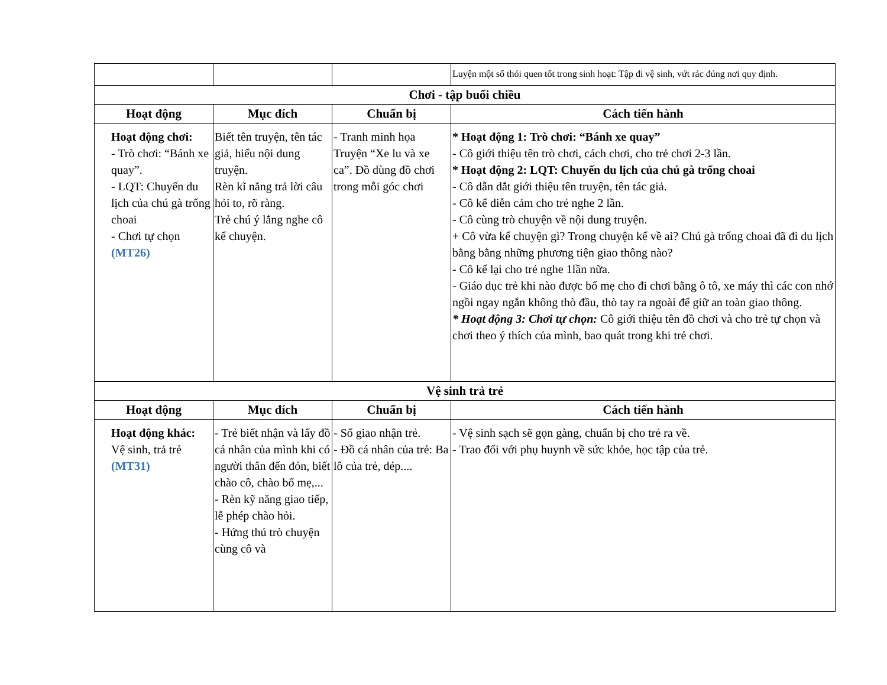| | | | Luyện một số thói quen tốt trong sinh hoạt: Tập đi vệ sinh, vứt rác đúng nơi quy định. |
| Chơi - tập buổi chiều | | | |
| Hoạt động | Mục đích | Chuẩn bị | Cách tiến hành |
| Hoạt động chơi: - Trò chơi: “Bánh xe quay”. - LQT: Chuyến du lịch của chú gà trống choai - Chơi tự chọn (MT26) | Biết tên truyện, tên tác giả, hiểu nội dung truyện. Rèn kĩ năng trả lời câu hỏi to, rõ ràng. Trẻ chú ý lắng nghe cô kể chuyện. | - Tranh minh họa Truyện “Xe lu và xe ca”. Đồ dùng đồ chơi trong mỗi góc chơi | * Hoạt động 1: Trò chơi: “Bánh xe quay” - Cô giới thiệu tên trò chơi, cách chơi, cho trẻ chơi 2-3 lần. * Hoạt động 2: LQT: Chuyến du lịch của chú gà trống choai - Cô dẫn dắt giới thiệu tên truyện, tên tác giả. - Cô kể diễn cảm cho trẻ nghe 2 lần. - Cô cùng trò chuyện về nội dung truyện. + Cô vừa kể chuyện gì? Trong chuyện kể về ai? Chú gà trống choai đã đi du lịch bằng bằng những phương tiện giao thông nào? - Cô kể lại cho trẻ nghe 1lần nữa. - Giáo dục trẻ khi nào được bố mẹ cho đi chơi bằng ô tô, xe máy thì các con nhớ ngồi ngay ngắn không thò đầu, thò tay ra ngoài để giữ an toàn giao thông. * Hoạt động 3: Chơi tự chọn: Cô giới thiệu tên đồ chơi và cho trẻ tự chọn và chơi theo ý thích của mình, bao quát trong khi trẻ chơi. |
| Vệ sinh trả trẻ | | | |
| Hoạt động | Mục đích | Chuẩn bị | Cách tiến hành |
| Hoạt động khác: Vệ sinh, trả trẻ (MT31) | - Trẻ biết nhận và lấy đồ cá nhân của mình khi có người thân đến đón, biết chào cô, chào bố mẹ,... - Rèn kỹ năng giao tiếp, lễ phép chào hỏi. - Hứng thú trò chuyện cùng cô và | - Sổ giao nhận trẻ. - Đồ cá nhân của trẻ: Ba lô của trẻ, dép.... | - Vệ sinh sạch sẽ gọn gàng, chuẩn bị cho trẻ ra về. - Trao đổi với phụ huynh về sức khỏe, học tập của trẻ. |